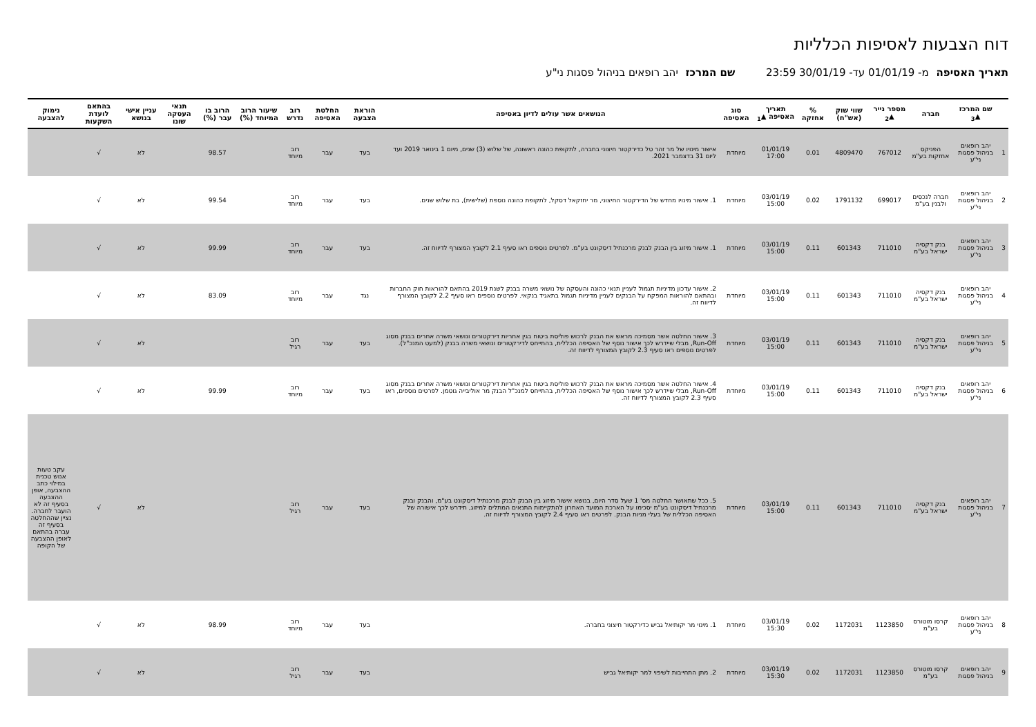דוח הצבעות לאסיפות הכלליות
תאריך האסיפה מ- 01/01/19 עד- 30/01/19 23:59 שם המרכז יהב רופאים בניהול פסגות ני"ע
| | שם המרכז ▲<sub>3</sub> | חברה | מספר נייר ▲<sub>2</sub> | שווי שוק (אש"ח) | % אחזקה | תאריך האסיפה ▲<sub>1</sub> | סוג האסיפה | הנושאים אשר עולים לדיון באסיפה | הוראת הצבעה | החלטת האסיפה | רוב נדרש | שיעור הרוב המיוחד (%) | הרוב בו עבר (%) | תנאי העסקה שונו | עניין אישי בנושא | בהתאם לועדת השקעות | נימוק להצבעה |
| --- | --- | --- | --- | --- | --- | --- | --- | --- | --- | --- | --- | --- | --- | --- | --- | --- | --- |
| 1 | יהב רופאים בניהול פסגות ני"ע | הפניקס אחזקות בע"מ | 767012 | 4809470 | 0.01 | 01/01/19 17:00 | מיוחדת | אישור מינויו של מר זהר טל כדירקטור חיצוני בחברה, לתקופת כהונה ראשונה, של שלוש (3) שנים, מיום 1 בינואר 2019 ועד ליום 31 בדצמבר 2021. | בעד | עבר | רוב מיוחד | | 98.57 | | לא | √ | |
| 2 | יהב רופאים בניהול פסגות ני"ע | חברה לנכסים ולבנין בע"מ | 699017 | 1791132 | 0.02 | 03/01/19 15:00 | מיוחדת | 1. אישור מינויו מחדש של הדירקטור החיצוני, מר יחזקאל דסקל, לתקופת כהונה נוספת (שלישית), בת שלוש שנים. | בעד | עבר | רוב מיוחד | | 99.54 | | לא | √ | |
| 3 | יהב רופאים בניהול פסגות ני"ע | בנק דקסיה ישראל בע"מ | 711010 | 601343 | 0.11 | 03/01/19 15:00 | מיוחדת | 1. אישור מיזוג בין הבנק לבנק מרכנתיל דיסקונט בע"מ. לפרטים נוספים ראו סעיף 2.1 לקובץ המצורף לדיווח זה. | בעד | עבר | רוב מיוחד | | 99.99 | | לא | √ | |
| 4 | יהב רופאים בניהול פסגות ני"ע | בנק דקסיה ישראל בע"מ | 711010 | 601343 | 0.11 | 03/01/19 15:00 | מיוחדת | 2. אישור עדכון מדיניות תגמול לעניין תנאי כהונה והעסקה של נושאי משרה בבנק לשנת 2019 בהתאם להוראות חוק החברות ובהתאם להוראות המפקח על הבנקים לעניין מדיניות תגמול בתאגיד בנקאי. לפרטים נוספים ראו סעיף 2.2 לקובץ המצורף לדיווח זה. | נגד | עבר | רוב מיוחד | | 83.09 | | לא | √ | |
| 5 | יהב רופאים בניהול פסגות ני"ע | בנק דקסיה ישראל בע"מ | 711010 | 601343 | 0.11 | 03/01/19 15:00 | מיוחדת | 3. אישור החלטה אשר מסמיכה מראש את הבנק לרכוש פוליסת ביטוח בגין אחריות דירקטורים ונושאי משרה אחרים בבנק מסוג Run-Off, מבלי שיידרש לכך אישור נוסף של האסיפה הכללית, בהתייחס לדירקטורים ונושאי משרה בבנק (למעט המנכ"ל). לפרטים נוספים ראו סעיף 2.3 לקובץ המצורף לדיווח זה. | בעד | עבר | רוב רגיל | | | | לא | √ | |
| 6 | יהב רופאים בניהול פסגות ני"ע | בנק דקסיה ישראל בע"מ | 711010 | 601343 | 0.11 | 03/01/19 15:00 | מיוחדת | 4. אישור החלטה אשר מסמיכה מראש את הבנק לרכוש פוליסת ביטוח בגין אחריות דירקטורים ונושאי משרה אחרים בבנק מסוג Run-Off, מבלי שיידרש לכך אישור נוסף של האסיפה הכללית, בהתייחס למנכ"ל הבנק מר אוליבייה גוטמן. לפרטים נוספים, ראו סעיף 2.3 לקובץ המצורף לדיווח זה. | בעד | עבר | רוב מיוחד | | 99.99 | | לא | √ | |
| 7 | יהב רופאים בניהול פסגות ני"ע | בנק דקסיה ישראל בע"מ | 711010 | 601343 | 0.11 | 03/01/19 15:00 | מיוחדת | 5. ככל שתאושר החלטה מס' 1 שעל סדר היום, בנושא אישור מיזוג בין הבנק לבנק מרכנתיל דיסקונט בע"מ, והבנק ובנק מרכנתיל דיסקונט בע"מ יסכימו על הארכת המועד האחרון להתקיימות התנאים המתלים למיזוג, תידרש לכך אישורה של האסיפה הכללית של בעלי מניות הבנק. לפרטים ראו סעיף 2.4 לקובץ המצורף לדיווח זה. | בעד | עבר | רוב רגיל | | | | לא | √ | עקב טעות אנוש טכנית במילוי כתב ההצבעה, אופן ההצבעה בסעיף זה לא הועבר לחברה. נציין שההחלטה בסעיף זה עברה בהתאם לאופן ההצבעה של הקופה |
| 8 | יהב רופאים בניהול פסגות ני"ע | קרסו מוטורס בע"מ | 1123850 | 1172031 | 0.02 | 03/01/19 15:30 | מיוחדת | 1. מינוי מר יקותיאל גביש כדירקטור חיצוני בחברה. | בעד | עבר | רוב מיוחד | | 98.99 | | לא | √ | |
| 9 | יהב רופאים בניהול פסגות | קרסו מוטורס בע"מ | 1123850 | 1172031 | 0.02 | 03/01/19 15:30 | מיוחדת | 2. מתן התחייבות לשיפוי למר יקותיאל גביש | בעד | עבר | רוב רגיל | | | | לא | √ | |